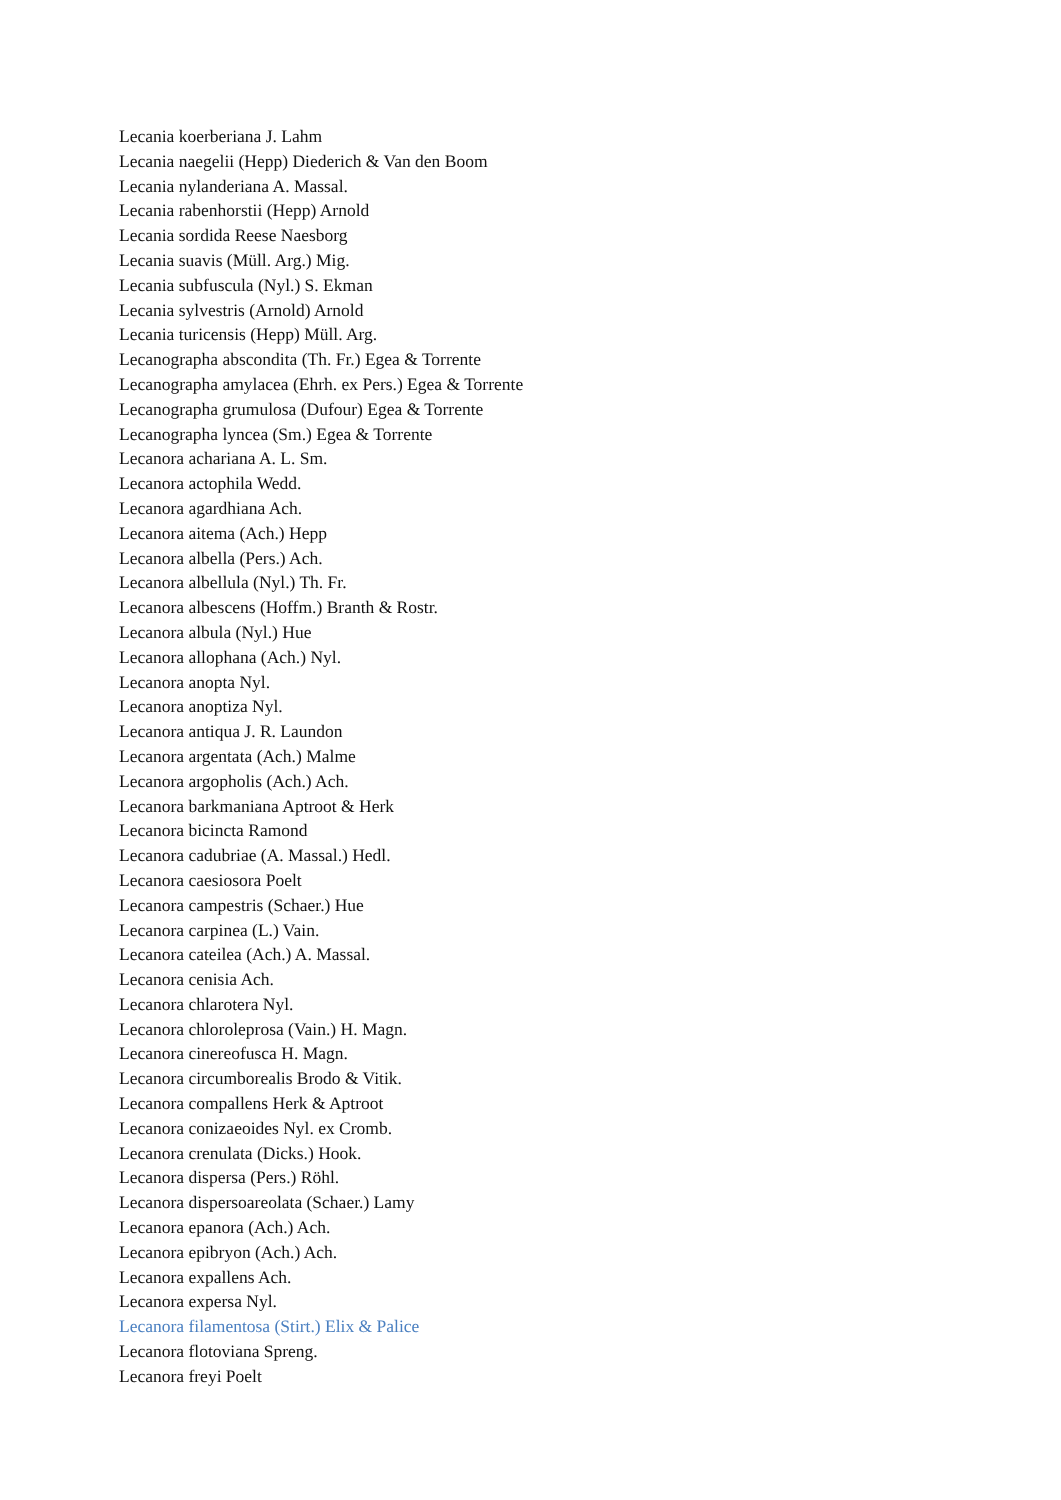Lecania koerberiana J. Lahm
Lecania naegelii (Hepp) Diederich & Van den Boom
Lecania nylanderiana A. Massal.
Lecania rabenhorstii (Hepp) Arnold
Lecania sordida Reese Naesborg
Lecania suavis (Müll. Arg.) Mig.
Lecania subfuscula (Nyl.) S. Ekman
Lecania sylvestris (Arnold) Arnold
Lecania turicensis (Hepp) Müll. Arg.
Lecanographa abscondita (Th. Fr.) Egea & Torrente
Lecanographa amylacea (Ehrh. ex Pers.) Egea & Torrente
Lecanographa grumulosa (Dufour) Egea & Torrente
Lecanographa lyncea (Sm.) Egea & Torrente
Lecanora achariana A. L. Sm.
Lecanora actophila Wedd.
Lecanora agardhiana Ach.
Lecanora aitema (Ach.) Hepp
Lecanora albella (Pers.) Ach.
Lecanora albellula (Nyl.) Th. Fr.
Lecanora albescens (Hoffm.) Branth & Rostr.
Lecanora albula (Nyl.) Hue
Lecanora allophana (Ach.) Nyl.
Lecanora anopta Nyl.
Lecanora anoptiza Nyl.
Lecanora antiqua J. R. Laundon
Lecanora argentata (Ach.) Malme
Lecanora argopholis (Ach.) Ach.
Lecanora barkmaniana Aptroot & Herk
Lecanora bicincta Ramond
Lecanora cadubriae (A. Massal.) Hedl.
Lecanora caesiosora Poelt
Lecanora campestris (Schaer.) Hue
Lecanora carpinea (L.) Vain.
Lecanora cateilea (Ach.) A. Massal.
Lecanora cenisia Ach.
Lecanora chlarotera Nyl.
Lecanora chloroleprosa (Vain.) H. Magn.
Lecanora cinereofusca H. Magn.
Lecanora circumborealis Brodo & Vitik.
Lecanora compallens Herk & Aptroot
Lecanora conizaeoides Nyl. ex Cromb.
Lecanora crenulata (Dicks.) Hook.
Lecanora dispersa (Pers.) Röhl.
Lecanora dispersoareolata (Schaer.) Lamy
Lecanora epanora (Ach.) Ach.
Lecanora epibryon (Ach.) Ach.
Lecanora expallens Ach.
Lecanora expersa Nyl.
Lecanora filamentosa (Stirt.) Elix & Palice
Lecanora flotoviana Spreng.
Lecanora freyi Poelt